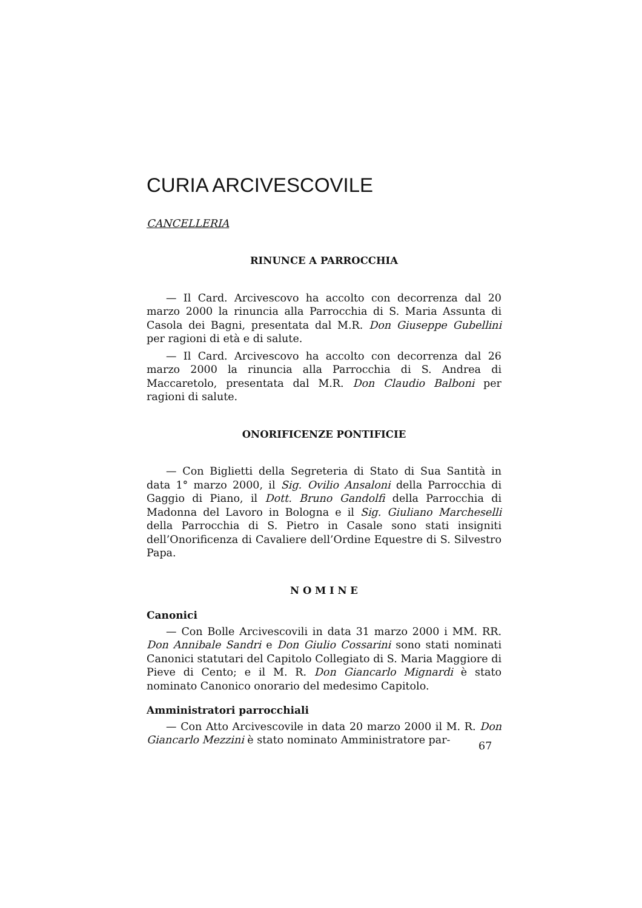CURIA ARCIVESCOVILE
CANCELLERIA
RINUNCE A PARROCCHIA
— Il Card. Arcivescovo ha accolto con decorrenza dal 20 marzo 2000 la rinuncia alla Parrocchia di S. Maria Assunta di Casola dei Bagni, presentata dal M.R. Don Giuseppe Gubellini per ragioni di età e di salute.
— Il Card. Arcivescovo ha accolto con decorrenza dal 26 marzo 2000 la rinuncia alla Parrocchia di S. Andrea di Maccaretolo, presentata dal M.R. Don Claudio Balboni per ragioni di salute.
ONORIFICENZE PONTIFICIE
— Con Biglietti della Segreteria di Stato di Sua Santità in data 1° marzo 2000, il Sig. Ovilio Ansaloni della Parrocchia di Gaggio di Piano, il Dott. Bruno Gandolfi della Parrocchia di Madonna del Lavoro in Bologna e il Sig. Giuliano Marcheselli della Parrocchia di S. Pietro in Casale sono stati insigniti dell’Onorificenza di Cavaliere dell’Ordine Equestre di S. Silvestro Papa.
N O M I N E
Canonici
— Con Bolle Arcivescovili in data 31 marzo 2000 i MM. RR. Don Annibale Sandri e Don Giulio Cossarini sono stati nominati Canonici statutari del Capitolo Collegiato di S. Maria Maggiore di Pieve di Cento; e il M. R. Don Giancarlo Mignardi è stato nominato Canonico onorario del medesimo Capitolo.
Amministratori parrocchiali
— Con Atto Arcivescovile in data 20 marzo 2000 il M. R. Don Giancarlo Mezzini è stato nominato Amministratore par-
67